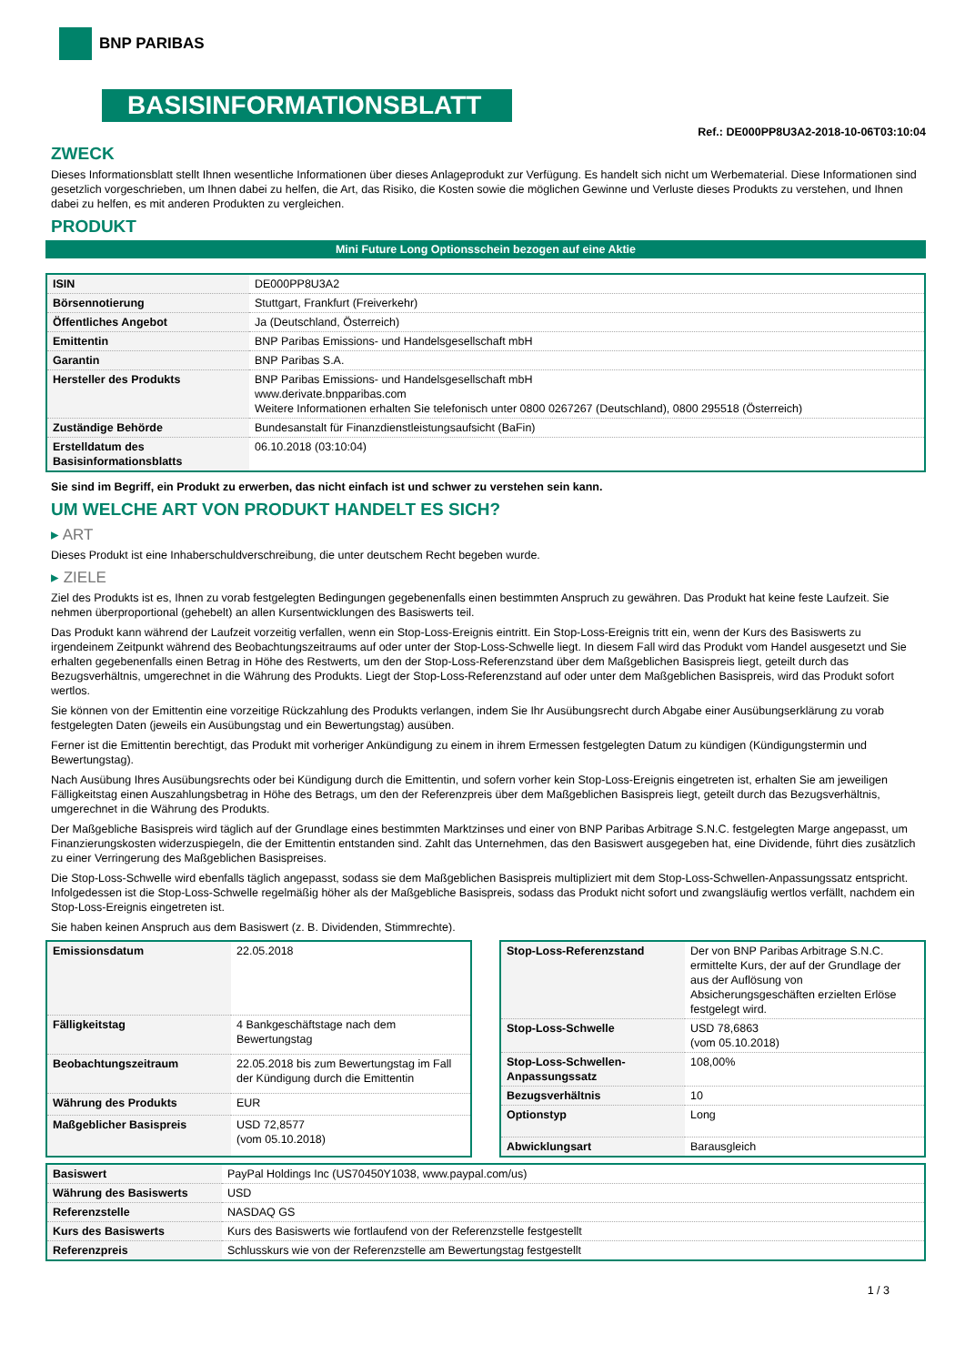BNP PARIBAS
BASISINFORMATIONSBLATT
Ref.: DE000PP8U3A2-2018-10-06T03:10:04
ZWECK
Dieses Informationsblatt stellt Ihnen wesentliche Informationen über dieses Anlageprodukt zur Verfügung. Es handelt sich nicht um Werbematerial. Diese Informationen sind gesetzlich vorgeschrieben, um Ihnen dabei zu helfen, die Art, das Risiko, die Kosten sowie die möglichen Gewinne und Verluste dieses Produkts zu verstehen, und Ihnen dabei zu helfen, es mit anderen Produkten zu vergleichen.
PRODUKT
Mini Future Long Optionsschein bezogen auf eine Aktie
| ISIN | DE000PP8U3A2 |
| Börsennotierung | Stuttgart, Frankfurt (Freiverkehr) |
| Öffentliches Angebot | Ja (Deutschland, Österreich) |
| Emittentin | BNP Paribas Emissions- und Handelsgesellschaft mbH |
| Garantin | BNP Paribas S.A. |
| Hersteller des Produkts | BNP Paribas Emissions- und Handelsgesellschaft mbH www.derivate.bnpparibas.com Weitere Informationen erhalten Sie telefonisch unter 0800 0267267 (Deutschland), 0800 295518 (Österreich) |
| Zuständige Behörde | Bundesanstalt für Finanzdienstleistungsaufsicht (BaFin) |
| Erstelldatum des Basisinformationsblatts | 06.10.2018 (03:10:04) |
Sie sind im Begriff, ein Produkt zu erwerben, das nicht einfach ist und schwer zu verstehen sein kann.
UM WELCHE ART VON PRODUKT HANDELT ES SICH?
▸ ART
Dieses Produkt ist eine Inhaberschuldverschreibung, die unter deutschem Recht begeben wurde.
▸ ZIELE
Ziel des Produkts ist es, Ihnen zu vorab festgelegten Bedingungen gegebenenfalls einen bestimmten Anspruch zu gewähren. Das Produkt hat keine feste Laufzeit. Sie nehmen überproportional (gehebelt) an allen Kursentwicklungen des Basiswerts teil.
Das Produkt kann während der Laufzeit vorzeitig verfallen, wenn ein Stop-Loss-Ereignis eintritt. Ein Stop-Loss-Ereignis tritt ein, wenn der Kurs des Basiswerts zu irgendeinem Zeitpunkt während des Beobachtungszeitraums auf oder unter der Stop-Loss-Schwelle liegt. In diesem Fall wird das Produkt vom Handel ausgesetzt und Sie erhalten gegebenenfalls einen Betrag in Höhe des Restwerts, um den der Stop-Loss-Referenzstand über dem Maßgeblichen Basispreis liegt, geteilt durch das Bezugsverhältnis, umgerechnet in die Währung des Produkts. Liegt der Stop-Loss-Referenzstand auf oder unter dem Maßgeblichen Basispreis, wird das Produkt sofort wertlos.
Sie können von der Emittentin eine vorzeitige Rückzahlung des Produkts verlangen, indem Sie Ihr Ausübungsrecht durch Abgabe einer Ausübungserklärung zu vorab festgelegten Daten (jeweils ein Ausübungstag und ein Bewertungstag) ausüben.
Ferner ist die Emittentin berechtigt, das Produkt mit vorheriger Ankündigung zu einem in ihrem Ermessen festgelegten Datum zu kündigen (Kündigungstermin und Bewertungstag).
Nach Ausübung Ihres Ausübungsrechts oder bei Kündigung durch die Emittentin, und sofern vorher kein Stop-Loss-Ereignis eingetreten ist, erhalten Sie am jeweiligen Fälligkeitstag einen Auszahlungsbetrag in Höhe des Betrags, um den der Referenzpreis über dem Maßgeblichen Basispreis liegt, geteilt durch das Bezugsverhältnis, umgerechnet in die Währung des Produkts.
Der Maßgebliche Basispreis wird täglich auf der Grundlage eines bestimmten Marktzinses und einer von BNP Paribas Arbitrage S.N.C. festgelegten Marge angepasst, um Finanzierungskosten widerzuspiegeln, die der Emittentin entstanden sind. Zahlt das Unternehmen, das den Basiswert ausgegeben hat, eine Dividende, führt dies zusätzlich zu einer Verringerung des Maßgeblichen Basispreises.
Die Stop-Loss-Schwelle wird ebenfalls täglich angepasst, sodass sie dem Maßgeblichen Basispreis multipliziert mit dem Stop-Loss-Schwellen-Anpassungssatz entspricht. Infolgedessen ist die Stop-Loss-Schwelle regelmäßig höher als der Maßgebliche Basispreis, sodass das Produkt nicht sofort und zwangsläufig wertlos verfällt, nachdem ein Stop-Loss-Ereignis eingetreten ist.
Sie haben keinen Anspruch aus dem Basiswert (z. B. Dividenden, Stimmrechte).
| Emissionsdatum | 22.05.2018 |
| Fälligkeitstag | 4 Bankgeschäftstage nach dem Bewertungstag |
| Beobachtungszeitraum | 22.05.2018 bis zum Bewertungstag im Fall der Kündigung durch die Emittentin |
| Währung des Produkts | EUR |
| Maßgeblicher Basispreis | USD 72,8577 (vom 05.10.2018) |
| Stop-Loss-Referenzstand | Der von BNP Paribas Arbitrage S.N.C. ermittelte Kurs, der auf der Grundlage der aus der Auflösung von Absicherungsgeschäften erzielten Erlöse festgelegt wird. |
| Stop-Loss-Schwelle | USD 78,6863 (vom 05.10.2018) |
| Stop-Loss-Schwellen-Anpassungssatz | 108,00% |
| Bezugsverhältnis | 10 |
| Optionstyp | Long |
| Abwicklungsart | Barausgleich |
| Basiswert | PayPal Holdings Inc (US70450Y1038, www.paypal.com/us) |
| Währung des Basiswerts | USD |
| Referenzstelle | NASDAQ GS |
| Kurs des Basiswerts | Kurs des Basiswerts wie fortlaufend von der Referenzstelle festgestellt |
| Referenzpreis | Schlusskurs wie von der Referenzstelle am Bewertungstag festgestellt |
1 / 3